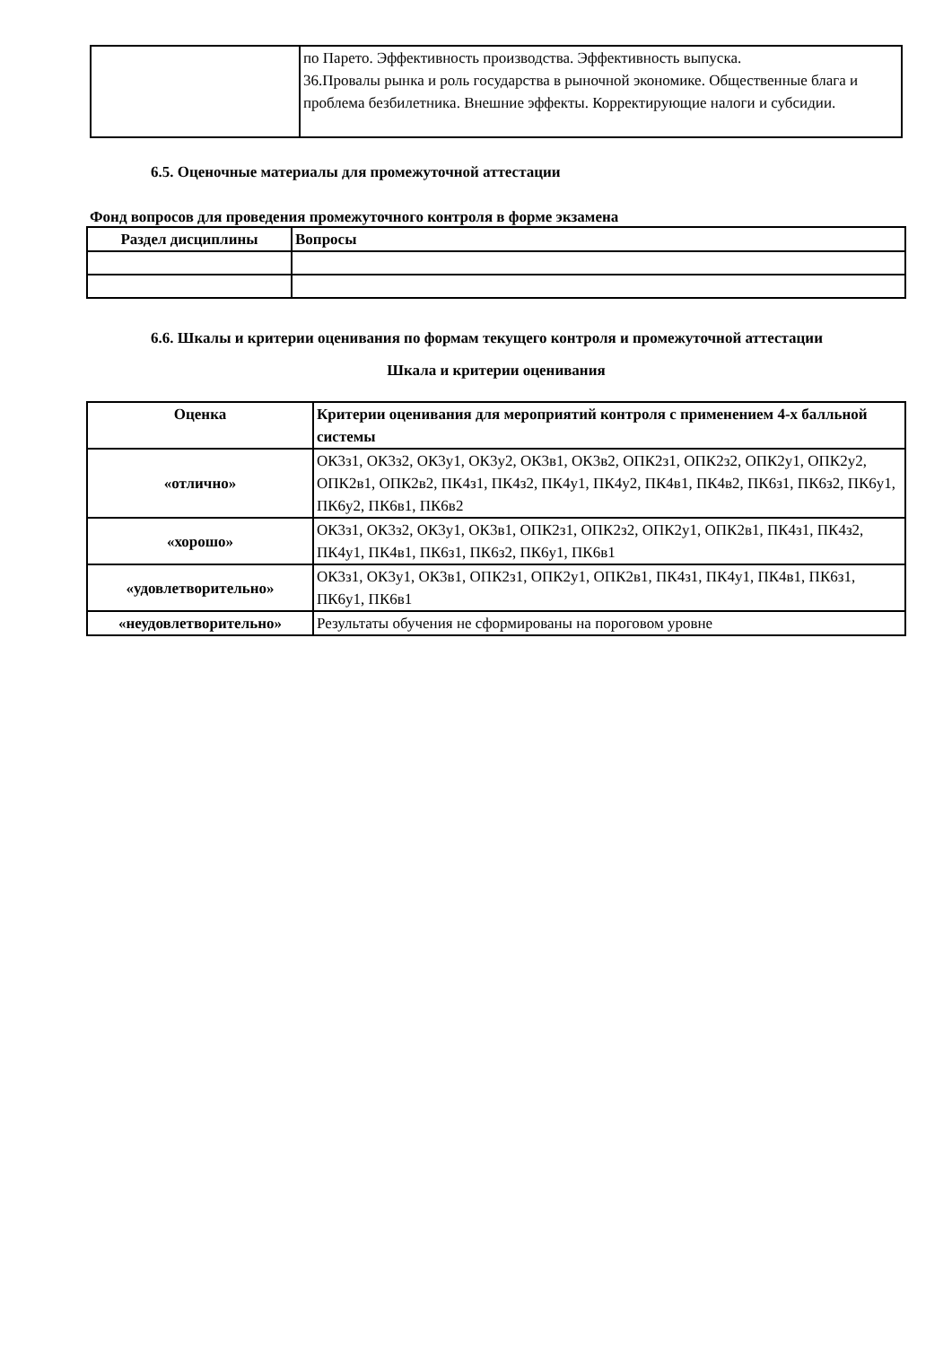| | по Парето. Эффективность производства. Эффективность выпуска. 36.Провалы рынка и роль государства в рыночной экономике. Общественные блага и проблема безбилетника. Внешние эффекты. Корректирующие налоги и субсидии. |
6.5. Оценочные материалы для промежуточной аттестации
Фонд вопросов для проведения промежуточного контроля в форме экзамена
| Раздел дисциплины | Вопросы |
| --- | --- |
6.6. Шкалы и критерии оценивания по формам текущего контроля и промежуточной аттестации
Шкала и критерии оценивания
| Оценка | Критерии оценивания для мероприятий контроля с применением 4-х балльной системы |
| --- | --- |
| «отлично» | ОК3з1, ОК3з2, ОК3у1, ОК3у2, ОК3в1, ОК3в2, ОПК2з1, ОПК2з2, ОПК2у1, ОПК2у2, ОПК2в1, ОПК2в2, ПК4з1, ПК4з2, ПК4у1, ПК4у2, ПК4в1, ПК4в2, ПК6з1, ПК6з2, ПК6у1, ПК6у2, ПК6в1, ПК6в2 |
| «хорошо» | ОК3з1, ОК3з2, ОК3у1, ОК3в1, ОПК2з1, ОПК2з2, ОПК2у1, ОПК2в1, ПК4з1, ПК4з2, ПК4у1, ПК4в1, ПК6з1, ПК6з2, ПК6у1, ПК6в1 |
| «удовлетворительно» | ОК3з1, ОК3у1, ОК3в1, ОПК2з1, ОПК2у1, ОПК2в1, ПК4з1, ПК4у1, ПК4в1, ПК6з1, ПК6у1, ПК6в1 |
| «неудовлетворительно» | Результаты обучения не сформированы на пороговом уровне |